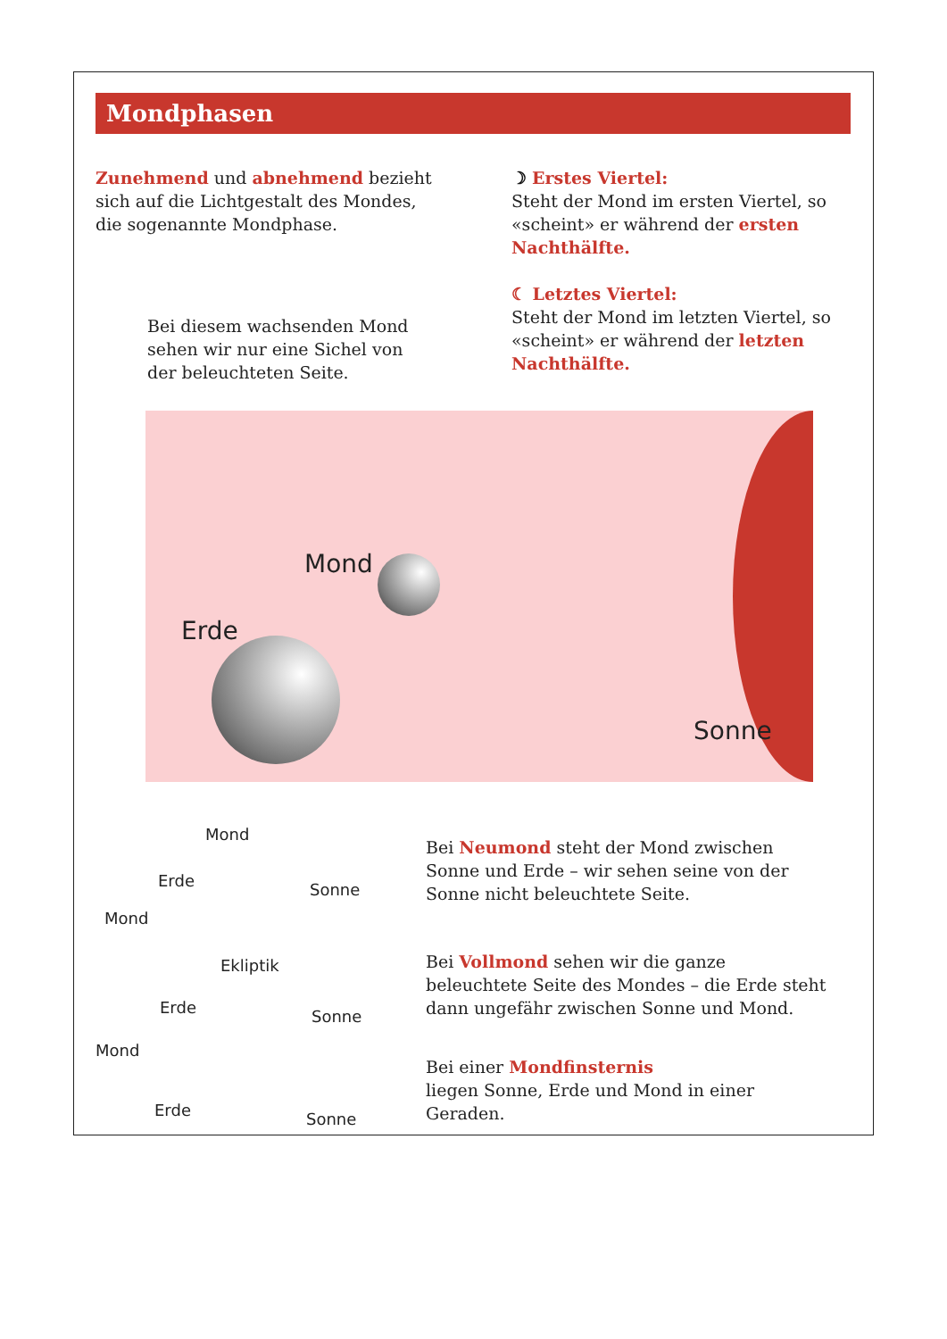Mondphasen
Zunehmend und abnehmend bezieht sich auf die Lichtgestalt des Mondes, die sogenannte Mondphase.
Bei diesem wachsenden Mond sehen wir nur eine Sichel von der beleuchteten Seite.
☽ Erstes Viertel:
Steht der Mond im ersten Viertel, so «scheint» er während der ersten Nacht­hälfte.
☾ Letztes Viertel:
Steht der Mond im letzten Viertel, so «scheint» er während der letzten Nacht­hälfte.
Mond
Erde
Sonne
Mond
Erde Sonne
Mond
Ekliptik
Erde Sonne
Mond
Erde Sonne
Bei Neumond steht der Mond zwischen Sonne und Erde – wir sehen seine von der Sonne nicht beleuchtete Seite.
Bei Vollmond sehen wir die ganze beleuchtete Seite des Mondes – die Erde steht dann ungefähr zwischen Sonne und Mond.
Bei einer Mondfinsternis
liegen Sonne, Erde und Mond in einer Geraden.